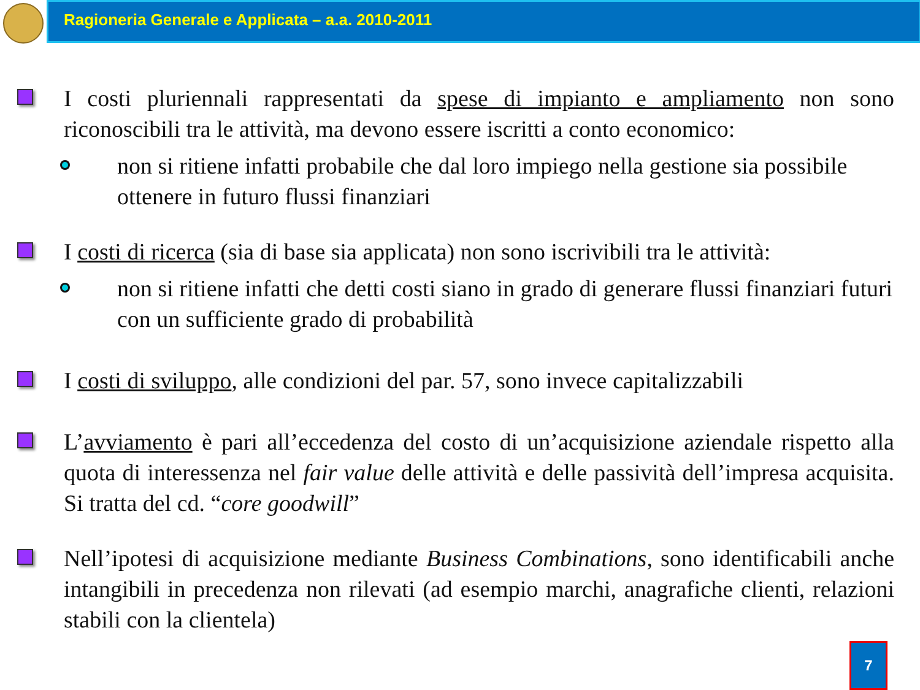Ragioneria Generale e Applicata – a.a. 2010-2011
I costi pluriennali rappresentati da spese di impianto e ampliamento non sono riconoscibili tra le attività, ma devono essere iscritti a conto economico:
non si ritiene infatti probabile che dal loro impiego nella gestione sia possibile ottenere in futuro flussi finanziari
I costi di ricerca (sia di base sia applicata) non sono iscrivibili tra le attività:
non si ritiene infatti che detti costi siano in grado di generare flussi finanziari futuri con un sufficiente grado di probabilità
I costi di sviluppo, alle condizioni del par. 57, sono invece capitalizzabili
L’avviamento è pari all’eccedenza del costo di un’acquisizione aziendale rispetto alla quota di interessenza nel fair value delle attività e delle passività dell’impresa acquisita. Si tratta del cd. “core goodwill”
Nell’ipotesi di acquisizione mediante Business Combinations, sono identificabili anche intangibili in precedenza non rilevati (ad esempio marchi, anagrafiche clienti, relazioni stabili con la clientela)
7